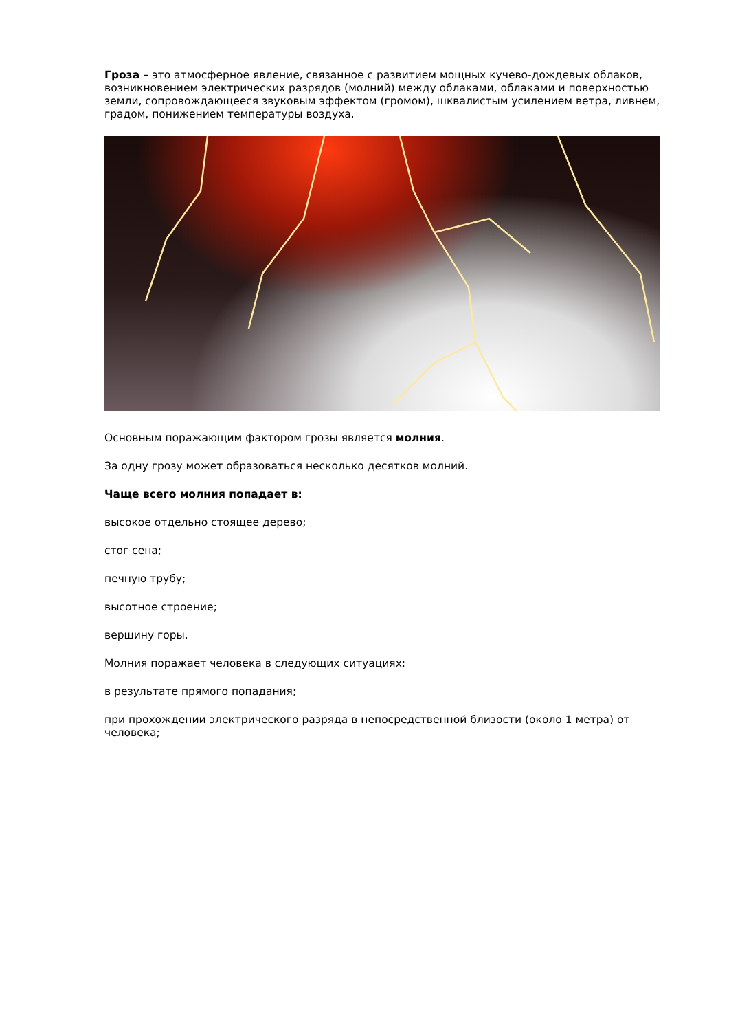Гроза – это атмосферное явление, связанное с развитием мощных кучево-дождевых облаков, возникновением электрических разрядов (молний) между облаками, облаками и поверхностью земли, сопровождающееся звуковым эффектом (громом), шквалистым усилением ветра, ливнем, градом, понижением температуры воздуха.
Основным поражающим фактором грозы является молния.
За одну грозу может образоваться несколько десятков молний.
Чаще всего молния попадает в:
высокое отдельно стоящее дерево;
стог сена;
печную трубу;
высотное строение;
вершину горы.
Молния поражает человека в следующих ситуациях:
в результате прямого попадания;
при прохождении электрического разряда в непосредственной близости (около 1 метра) от человека;